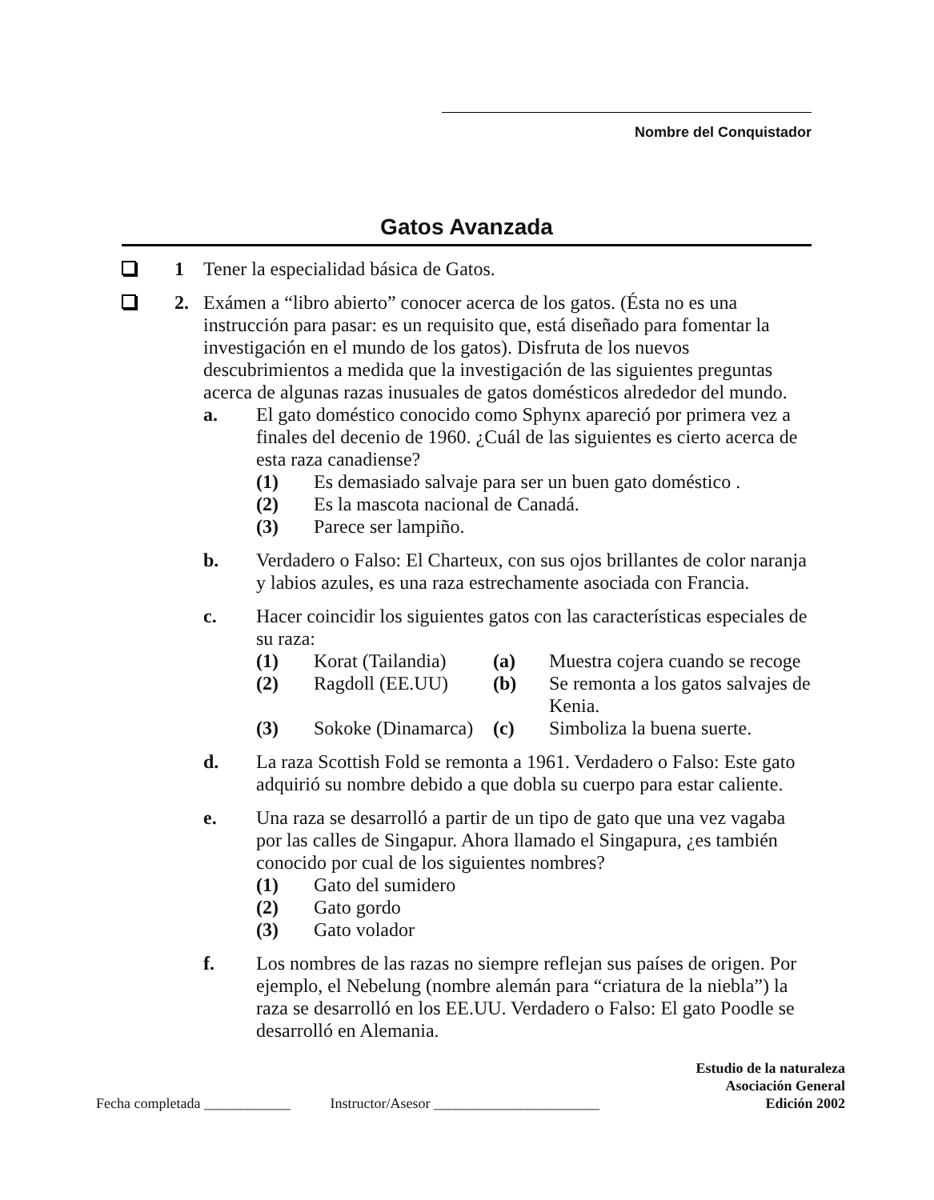Nombre del Conquistador
Gatos Avanzada
1 Tener la especialidad básica de Gatos.
2. Exámen a “libro abierto” conocer acerca de los gatos. (Ésta no es una instrucción para pasar: es un requisito que, está diseñado para fomentar la investigación en el mundo de los gatos). Disfruta de los nuevos descubrimientos a medida que la investigación de las siguientes preguntas acerca de algunas razas inusuales de gatos domésticos alrededor del mundo.
a. El gato doméstico conocido como Sphynx apareció por primera vez a finales del decenio de 1960. ¿Cuál de las siguientes es cierto acerca de esta raza canadiense?
(1) Es demasiado salvaje para ser un buen gato doméstico .
(2) Es la mascota nacional de Canadá.
(3) Parece ser lampiño.
b. Verdadero o Falso: El Charteux, con sus ojos brillantes de color naranja y labios azules, es una raza estrechamente asociada con Francia.
c. Hacer coincidir los siguientes gatos con las características especiales de su raza:
| (1) | Korat (Tailandia) | (a) | Muestra cojera cuando se recoge |
| (2) | Ragdoll (EE.UU) | (b) | Se remonta a los gatos salvajes de Kenia. |
| (3) | Sokoke (Dinamarca) | (c) | Simboliza la buena suerte. |
d. La raza Scottish Fold se remonta a 1961. Verdadero o Falso: Este gato adquirió su nombre debido a que dobla su cuerpo para estar caliente.
e. Una raza se desarrolló a partir de un tipo de gato que una vez vagaba por las calles de Singapur. Ahora llamado el Singapura, ¿es también conocido por cual de los siguientes nombres?
(1) Gato del sumidero
(2) Gato gordo
(3) Gato volador
f. Los nombres de las razas no siempre reflejan sus países de origen. Por ejemplo, el Nebelung (nombre alemán para “criatura de la niebla”) la raza se desarrolló en los EE.UU. Verdadero o Falso: El gato Poodle se desarrolló en Alemania.
Fecha completada ____________ Instructor/Asesor _______________________
Estudio de la naturaleza
Asociación General
Edición 2002